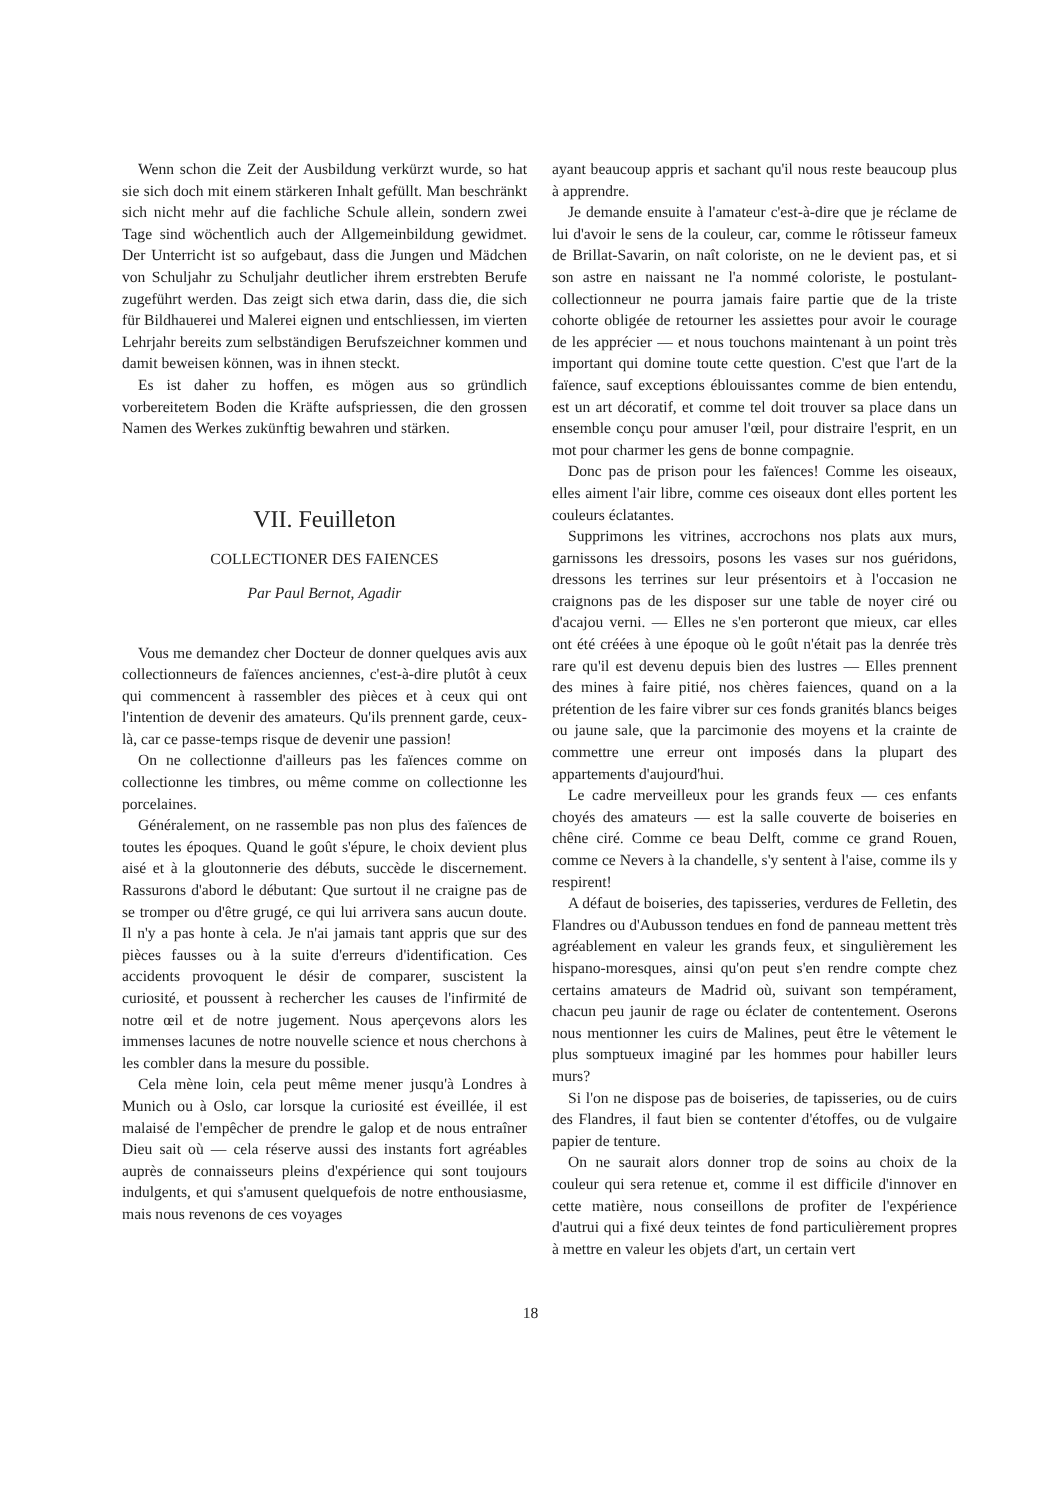Wenn schon die Zeit der Ausbildung verkürzt wurde, so hat sie sich doch mit einem stärkeren Inhalt gefüllt. Man beschränkt sich nicht mehr auf die fachliche Schule allein, sondern zwei Tage sind wöchentlich auch der Allgemeinbildung gewidmet. Der Unterricht ist so aufgebaut, dass die Jungen und Mädchen von Schuljahr zu Schuljahr deutlicher ihrem erstrebten Berufe zugeführt werden. Das zeigt sich etwa darin, dass die, die sich für Bildhauerei und Malerei eignen und entschliessen, im vierten Lehrjahr bereits zum selbständigen Berufszeichner kommen und damit beweisen können, was in ihnen steckt.
Es ist daher zu hoffen, es mögen aus so gründlich vorbereitetem Boden die Kräfte aufspriessen, die den grossen Namen des Werkes zukünftig bewahren und stärken.
VII. Feuilleton
COLLECTIONER DES FAIENCES
Par Paul Bernot, Agadir
Vous me demandez cher Docteur de donner quelques avis aux collectionneurs de faïences anciennes, c'est-à-dire plutôt à ceux qui commencent à rassembler des pièces et à ceux qui ont l'intention de devenir des amateurs. Qu'ils prennent garde, ceux-là, car ce passe-temps risque de devenir une passion!
On ne collectionne d'ailleurs pas les faïences comme on collectionne les timbres, ou même comme on collectionne les porcelaines.
Généralement, on ne rassemble pas non plus des faïences de toutes les époques. Quand le goût s'épure, le choix devient plus aisé et à la gloutonnerie des débuts, succède le discernement. Rassurons d'abord le débutant: Que surtout il ne craigne pas de se tromper ou d'être grugé, ce qui lui arrivera sans aucun doute. Il n'y a pas honte à cela. Je n'ai jamais tant appris que sur des pièces fausses ou à la suite d'erreurs d'identification. Ces accidents provoquent le désir de comparer, suscistent la curiosité, et poussent à rechercher les causes de l'infirmité de notre œil et de notre jugement. Nous aperçevons alors les immenses lacunes de notre nouvelle science et nous cherchons à les combler dans la mesure du possible.
Cela mène loin, cela peut même mener jusqu'à Londres à Munich ou à Oslo, car lorsque la curiosité est éveillée, il est malaisé de l'empêcher de prendre le galop et de nous entraîner Dieu sait où — cela réserve aussi des instants fort agréables auprès de connaisseurs pleins d'expérience qui sont toujours indulgents, et qui s'amusent quelquefois de notre enthousiasme, mais nous revenons de ces voyages
ayant beaucoup appris et sachant qu'il nous reste beaucoup plus à apprendre.
Je demande ensuite à l'amateur c'est-à-dire que je réclame de lui d'avoir le sens de la couleur, car, comme le rôtisseur fameux de Brillat-Savarin, on naît coloriste, on ne le devient pas, et si son astre en naissant ne l'a nommé coloriste, le postulant-collectionneur ne pourra jamais faire partie que de la triste cohorte obligée de retourner les assiettes pour avoir le courage de les apprécier — et nous touchons maintenant à un point très important qui domine toute cette question. C'est que l'art de la faïence, sauf exceptions éblouissantes comme de bien entendu, est un art décoratif, et comme tel doit trouver sa place dans un ensemble conçu pour amuser l'œil, pour distraire l'esprit, en un mot pour charmer les gens de bonne compagnie.
Donc pas de prison pour les faïences! Comme les oiseaux, elles aiment l'air libre, comme ces oiseaux dont elles portent les couleurs éclatantes.
Supprimons les vitrines, accrochons nos plats aux murs, garnissons les dressoirs, posons les vases sur nos guéridons, dressons les terrines sur leur présentoirs et à l'occasion ne craignons pas de les disposer sur une table de noyer ciré ou d'acajou verni. — Elles ne s'en porteront que mieux, car elles ont été créées à une époque où le goût n'était pas la denrée très rare qu'il est devenu depuis bien des lustres — Elles prennent des mines à faire pitié, nos chères faiences, quand on a la prétention de les faire vibrer sur ces fonds granités blancs beiges ou jaune sale, que la parcimonie des moyens et la crainte de commettre une erreur ont imposés dans la plupart des appartements d'aujourd'hui.
Le cadre merveilleux pour les grands feux — ces enfants choyés des amateurs — est la salle couverte de boiseries en chêne ciré. Comme ce beau Delft, comme ce grand Rouen, comme ce Nevers à la chandelle, s'y sentent à l'aise, comme ils y respirent!
A défaut de boiseries, des tapisseries, verdures de Felletin, des Flandres ou d'Aubusson tendues en fond de panneau mettent très agréablement en valeur les grands feux, et singulièrement les hispano-moresques, ainsi qu'on peut s'en rendre compte chez certains amateurs de Madrid où, suivant son tempérament, chacun peu jaunir de rage ou éclater de contentement. Oserons nous mentionner les cuirs de Malines, peut être le vêtement le plus somptueux imaginé par les hommes pour habiller leurs murs?
Si l'on ne dispose pas de boiseries, de tapisseries, ou de cuirs des Flandres, il faut bien se contenter d'étoffes, ou de vulgaire papier de tenture.
On ne saurait alors donner trop de soins au choix de la couleur qui sera retenue et, comme il est difficile d'innover en cette matière, nous conseillons de profiter de l'expérience d'autrui qui a fixé deux teintes de fond particulièrement propres à mettre en valeur les objets d'art, un certain vert
18